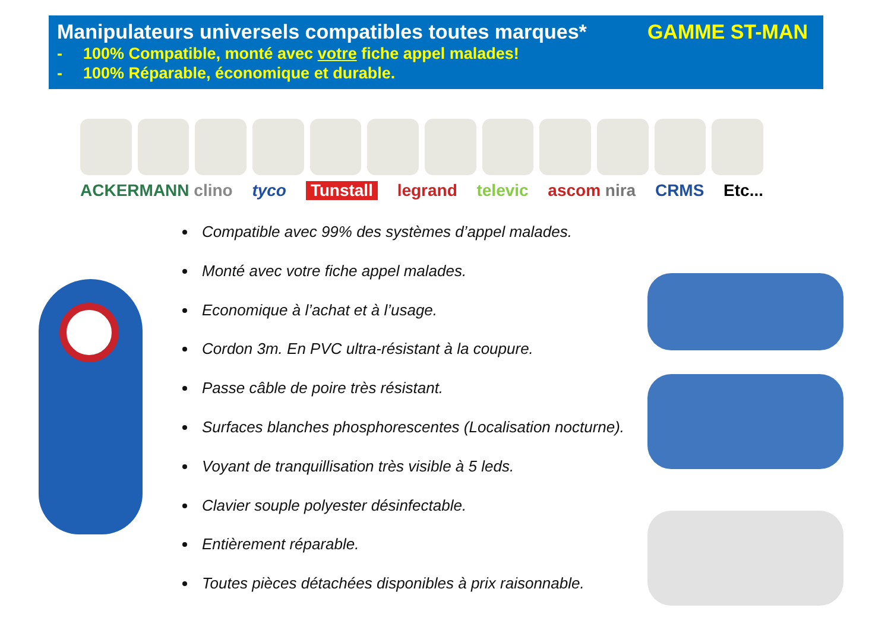Manipulateurs universels compatibles toutes marques* GAMME ST-MAN
- 100% Compatible, monté avec votre fiche appel malades!
- 100% Réparable, économique et durable.
ACKERMANN clino tyco Tunstall legrand televic ascom nira CRMS Etc...
Compatible avec 99% des systèmes d’appel malades.
Monté avec votre fiche appel malades.
Economique à l’achat et à l’usage.
Cordon 3m. En PVC ultra-résistant à la coupure.
Passe câble de poire très résistant.
Surfaces blanches phosphorescentes (Localisation nocturne).
Voyant de tranquillisation très visible à 5 leds.
Clavier souple polyester désinfectable.
Entièrement réparable.
Toutes pièces détachées disponibles à prix raisonnable.